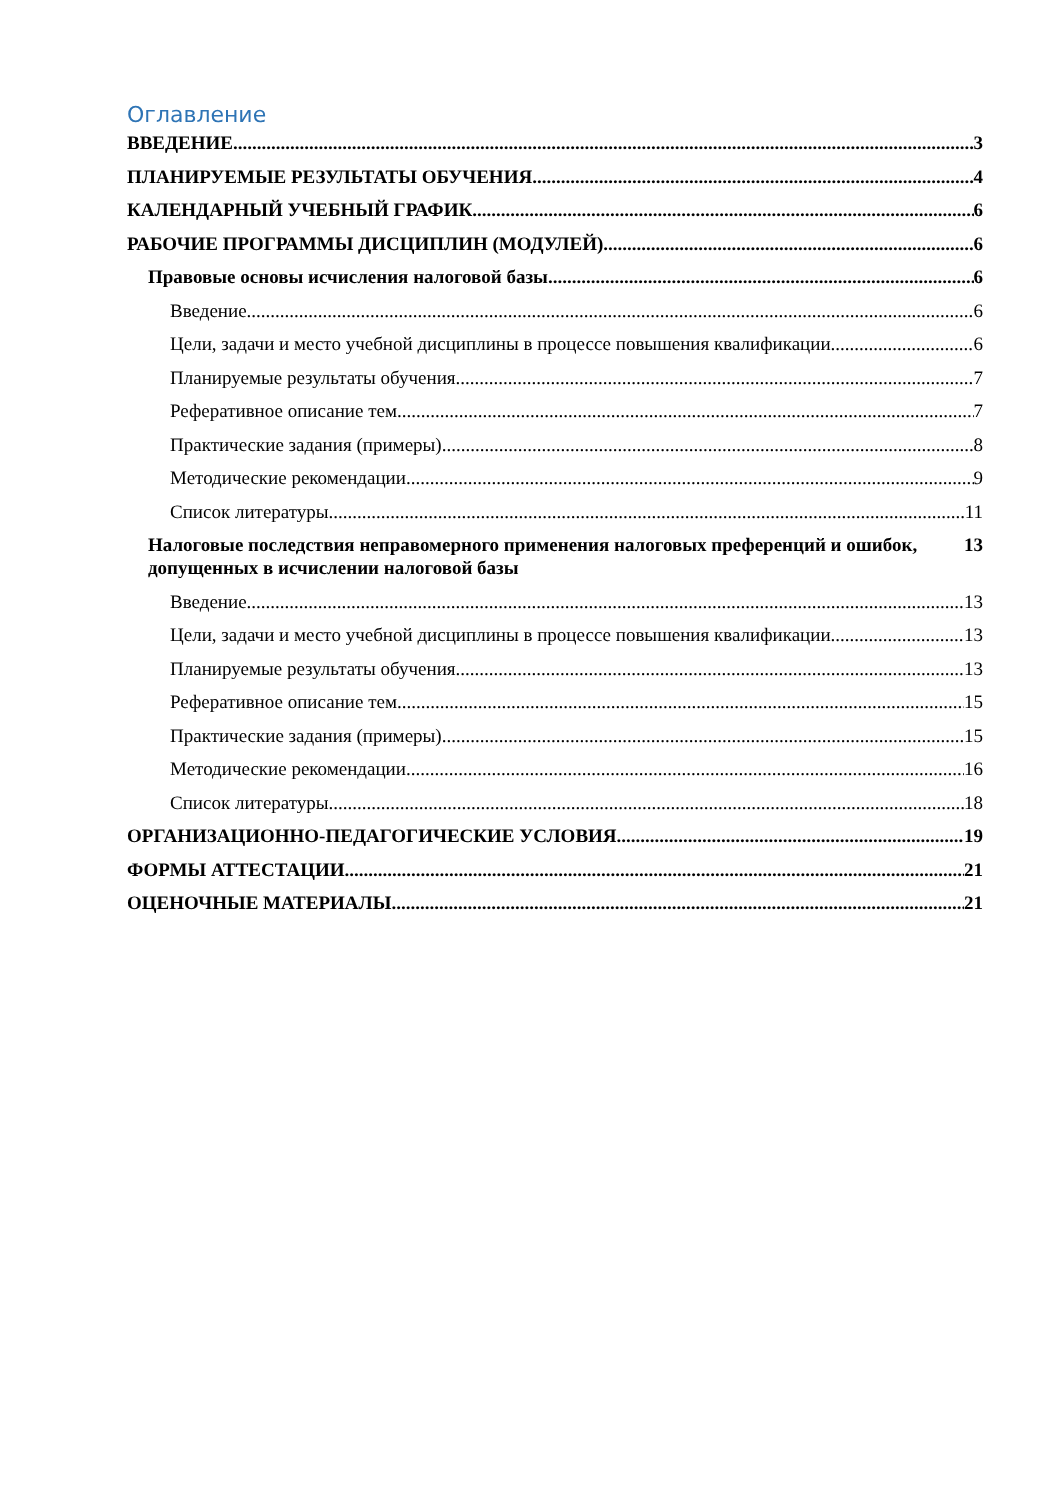Оглавление
ВВЕДЕНИЕ 3
ПЛАНИРУЕМЫЕ РЕЗУЛЬТАТЫ ОБУЧЕНИЯ 4
КАЛЕНДАРНЫЙ УЧЕБНЫЙ ГРАФИК 6
РАБОЧИЕ ПРОГРАММЫ ДИСЦИПЛИН (МОДУЛЕЙ) 6
Правовые основы исчисления налоговой базы 6
Введение 6
Цели, задачи и место учебной дисциплины в процессе повышения квалификации. 6
Планируемые результаты обучения 7
Реферативное описание тем 7
Практические задания (примеры) 8
Методические рекомендации 9
Список литературы 11
Налоговые последствия неправомерного применения налоговых преференций и ошибок, допущенных в исчислении налоговой базы 13
Введение 13
Цели, задачи и место учебной дисциплины в процессе повышения квалификации. 13
Планируемые результаты обучения 13
Реферативное описание тем 15
Практические задания (примеры) 15
Методические рекомендации 16
Список литературы 18
ОРГАНИЗАЦИОННО-ПЕДАГОГИЧЕСКИЕ УСЛОВИЯ 19
ФОРМЫ АТТЕСТАЦИИ 21
ОЦЕНОЧНЫЕ МАТЕРИАЛЫ 21